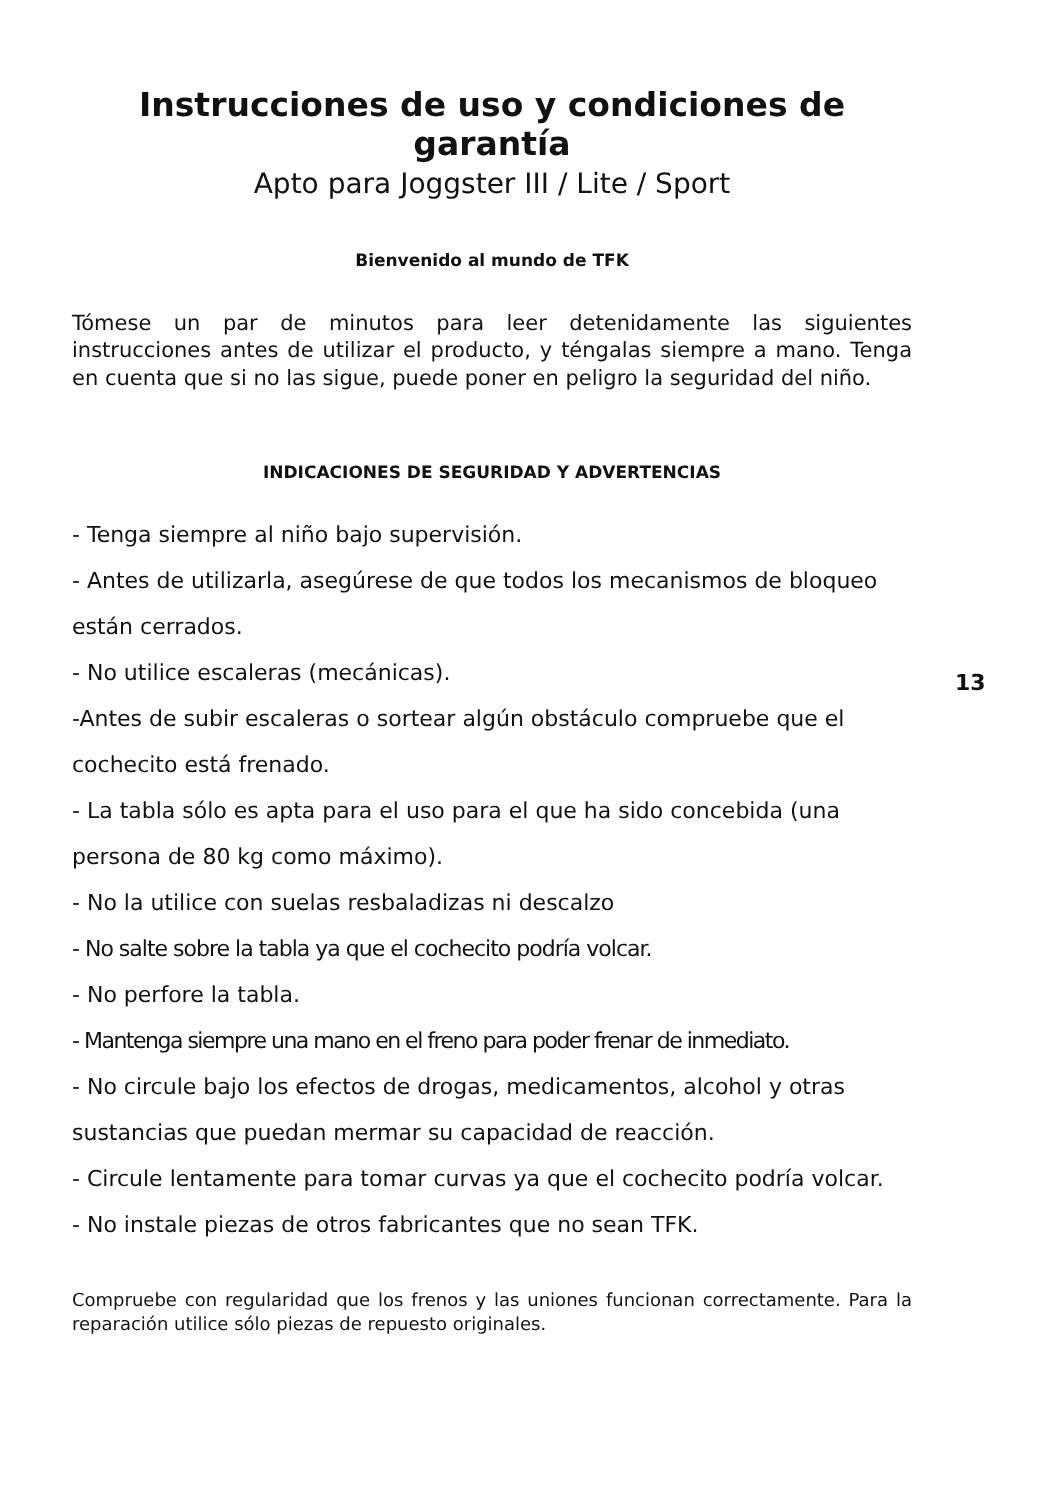Instrucciones de uso y condiciones de garantía
Apto para Joggster III / Lite / Sport
Bienvenido al mundo de TFK
Tómese un par de minutos para leer detenidamente las siguientes instrucciones antes de utilizar el producto, y téngalas siempre a mano. Tenga en cuenta que si no las sigue, puede poner en peligro la seguridad del niño.
INDICACIONES DE SEGURIDAD Y ADVERTENCIAS
- Tenga siempre al niño bajo supervisión.
- Antes de utilizarla, asegúrese de que todos los mecanismos de bloqueo están cerrados.
- No utilice escaleras (mecánicas).
-Antes de subir escaleras o sortear algún obstáculo compruebe que el cochecito está frenado.
- La tabla sólo es apta para el uso para el que ha sido concebida (una persona de 80 kg como máximo).
- No la utilice con suelas resbaladizas ni descalzo
- No salte sobre la tabla ya que el cochecito podría volcar.
- No perfore la tabla.
- Mantenga siempre una mano en el freno para poder frenar de inmediato.
- No circule bajo los efectos de drogas, medicamentos, alcohol y otras sustancias que puedan mermar su capacidad de reacción.
- Circule lentamente para tomar curvas ya que el cochecito podría volcar.
- No instale piezas de otros fabricantes que no sean TFK.
Compruebe con regularidad que los frenos y las uniones funcionan correctamente. Para la reparación utilice sólo piezas de repuesto originales.
13